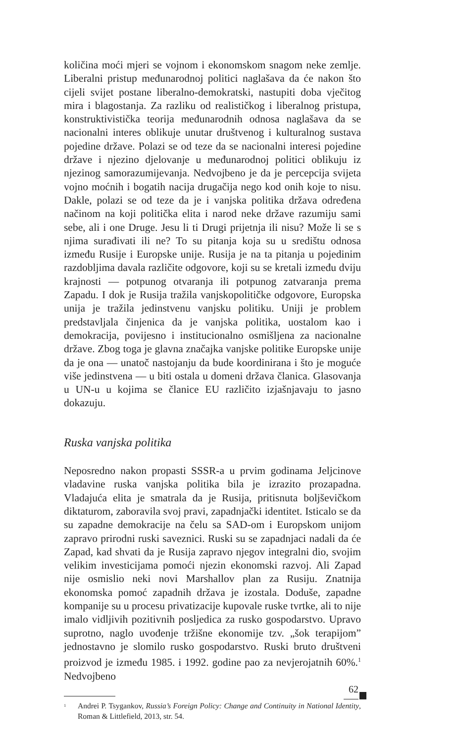količina moći mjeri se vojnom i ekonomskom snagom neke zemlje. Liberalni pristup međunarodnoj politici naglašava da će nakon što cijeli svijet postane liberalno-demokratski, nastupiti doba vječitog mira i blagostanja. Za razliku od realističkog i liberalnog pristupa, konstruktivistička teorija međunarodnih odnosa naglašava da se nacionalni interes oblikuje unutar društvenog i kulturalnog sustava pojedine države. Polazi se od teze da se nacionalni interesi pojedine države i njezino djelovanje u međunarodnoj politici oblikuju iz njezinog samorazumijevanja. Nedvojbeno je da je percepcija svijeta vojno moćnih i bogatih nacija drugačija nego kod onih koje to nisu. Dakle, polazi se od teze da je i vanjska politika država određena načinom na koji politička elita i narod neke države razumiju sami sebe, ali i one Druge. Jesu li ti Drugi prijetnja ili nisu? Može li se s njima surađivati ili ne? To su pitanja koja su u središtu odnosa između Rusije i Europske unije. Rusija je na ta pitanja u pojedinim razdobljima davala različite odgovore, koji su se kretali između dviju krajnosti — potpunog otvaranja ili potpunog zatvaranja prema Zapadu. I dok je Rusija tražila vanjskopolitičke odgovore, Europska unija je tražila jedinstvenu vanjsku politiku. Uniji je problem predstavljala činjenica da je vanjska politika, uostalom kao i demokracija, povijesno i institucionalno osmišljena za nacionalne države. Zbog toga je glavna značajka vanjske politike Europske unije da je ona — unatoč nastojanju da bude koordinirana i što je moguće više jedinstvena — u biti ostala u domeni država članica. Glasovanja u UN-u u kojima se članice EU različito izjašnjavaju to jasno dokazuju.
Ruska vanjska politika
Neposredno nakon propasti SSSR-a u prvim godinama Jeljcinove vladavine ruska vanjska politika bila je izrazito prozapadna. Vladajuća elita je smatrala da je Rusija, pritisnuta boljševičkom diktaturom, zaboravila svoj pravi, zapadnjački identitet. Isticalo se da su zapadne demokracije na čelu sa SAD-om i Europskom unijom zapravo prirodni ruski saveznici. Ruski su se zapadnjaci nadali da će Zapad, kad shvati da je Rusija zapravo njegov integralni dio, svojim velikim investicijama pomoći njezin ekonomski razvoj. Ali Zapad nije osmislio neki novi Marshallov plan za Rusiju. Znatnija ekonomska pomoć zapadnih država je izostala. Doduše, zapadne kompanije su u procesu privatizacije kupovale ruske tvrtke, ali to nije imalo vidljivih pozitivnih posljedica za rusko gospodarstvo. Upravo suprotno, naglo uvođenje tržišne ekonomije tzv. „šok terapijom” jednostavno je slomilo rusko gospodarstvo. Ruski bruto društveni proizvod je između 1985. i 1992. godine pao za nevjerojatnih 60%.<sup>1</sup> Nedvojbeno
<sup>1</sup> Andrei P. Tsygankov, Russia’s Foreign Policy: Change and Continuity in National Identity, Roman & Littlefield, 2013, str. 54.
62